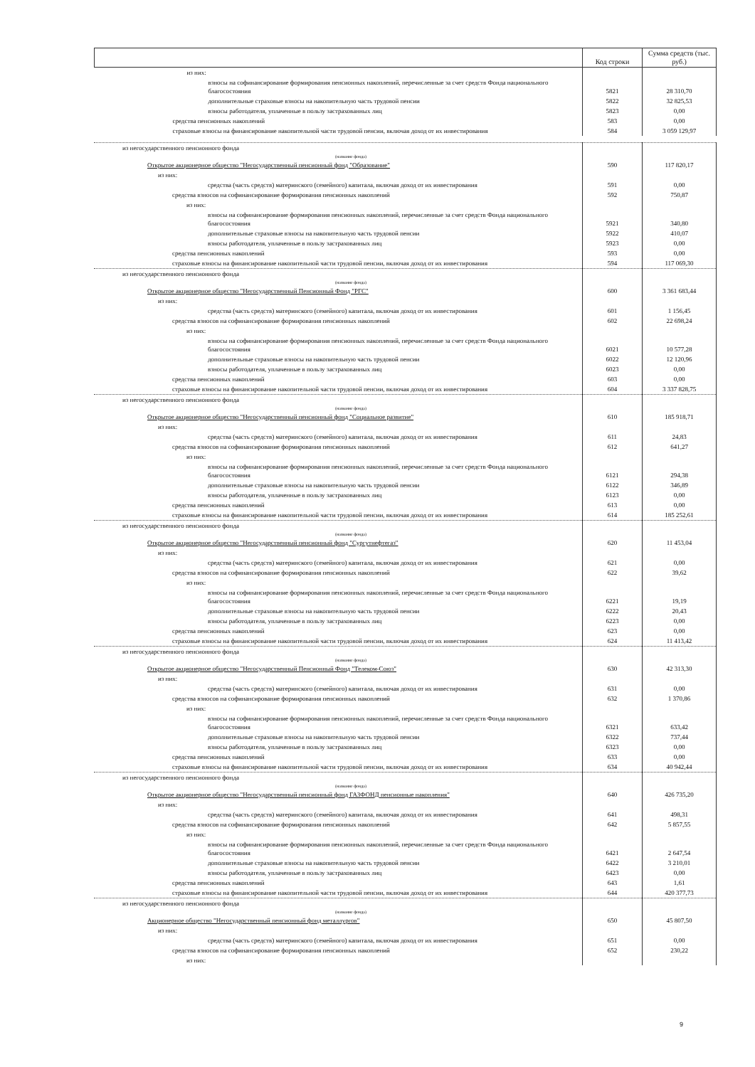| | Код строки | Сумма средств (тыс. руб.) |
| --- | --- | --- |
| из них: | | |
| взносы на софинансирование формирования пенсионных накоплений, перечисленные за счет средств Фонда национального благосостояния | 5821 | 28 310,70 |
| дополнительные страховые взносы на накопительную часть трудовой пенсии | 5822 | 32 825,53 |
| взносы работодателя, уплаченные в пользу застрахованных лиц | 5823 | 0,00 |
| средства пенсионных накоплений | 583 | 0,00 |
| страховые взносы на финансирование накопительной части трудовой пенсии, включая доход от их инвестирования | 584 | 3 059 129,97 |
| из негосударственного пенсионного фонда (название фонда) Открытое акционерное общество "Негосударственный пенсионный фонд "Образование" | 590 | 117 820,17 |
| из них: | | |
| средства (часть средств) материнского (семейного) капитала, включая доход от их инвестирования | 591 | 0,00 |
| средства взносов на софинансирование формирования пенсионных накоплений | 592 | 750,87 |
| из них: | | |
| взносы на софинансирование формирования пенсионных накоплений, перечисленные за счет средств Фонда национального благосостояния | 5921 | 340,80 |
| дополнительные страховые взносы на накопительную часть трудовой пенсии | 5922 | 410,07 |
| взносы работодателя, уплаченные в пользу застрахованных лиц | 5923 | 0,00 |
| средства пенсионных накоплений | 593 | 0,00 |
| страховые взносы на финансирование накопительной части трудовой пенсии, включая доход от их инвестирования | 594 | 117 069,30 |
| из негосударственного пенсионного фонда (название фонда) Открытое акционерное общество "Негосударственный Пенсионный Фонд "РГС" | 600 | 3 361 683,44 |
| из них: | | |
| средства (часть средств) материнского (семейного) капитала, включая доход от их инвестирования | 601 | 1 156,45 |
| средства взносов на софинансирование формирования пенсионных накоплений | 602 | 22 698,24 |
| из них: | | |
| взносы на софинансирование формирования пенсионных накоплений, перечисленные за счет средств Фонда национального благосостояния | 6021 | 10 577,28 |
| дополнительные страховые взносы на накопительную часть трудовой пенсии | 6022 | 12 120,96 |
| взносы работодателя, уплаченные в пользу застрахованных лиц | 6023 | 0,00 |
| средства пенсионных накоплений | 603 | 0,00 |
| страховые взносы на финансирование накопительной части трудовой пенсии, включая доход от их инвестирования | 604 | 3 337 828,75 |
| из негосударственного пенсионного фонда (название фонда) Открытое акционерное общество "Негосударственный пенсионный фонд "Социальное развитие" | 610 | 185 918,71 |
| из них: | | |
| средства (часть средств) материнского (семейного) капитала, включая доход от их инвестирования | 611 | 24,83 |
| средства взносов на софинансирование формирования пенсионных накоплений | 612 | 641,27 |
| из них: | | |
| взносы на софинансирование формирования пенсионных накоплений, перечисленные за счет средств Фонда национального благосостояния | 6121 | 294,38 |
| дополнительные страховые взносы на накопительную часть трудовой пенсии | 6122 | 346,89 |
| взносы работодателя, уплаченные в пользу застрахованных лиц | 6123 | 0,00 |
| средства пенсионных накоплений | 613 | 0,00 |
| страховые взносы на финансирование накопительной части трудовой пенсии, включая доход от их инвестирования | 614 | 185 252,61 |
| из негосударственного пенсионного фонда (название фонда) Открытое акционерное общество "Негосударственный пенсионный фонд "Сургутнефтегаз" | 620 | 11 453,04 |
| из них: | | |
| средства (часть средств) материнского (семейного) капитала, включая доход от их инвестирования | 621 | 0,00 |
| средства взносов на софинансирование формирования пенсионных накоплений | 622 | 39,62 |
| из них: | | |
| взносы на софинансирование формирования пенсионных накоплений, перечисленные за счет средств Фонда национального благосостояния | 6221 | 19,19 |
| дополнительные страховые взносы на накопительную часть трудовой пенсии | 6222 | 20,43 |
| взносы работодателя, уплаченные в пользу застрахованных лиц | 6223 | 0,00 |
| средства пенсионных накоплений | 623 | 0,00 |
| страховые взносы на финансирование накопительной части трудовой пенсии, включая доход от их инвестирования | 624 | 11 413,42 |
| из негосударственного пенсионного фонда (название фонда) Открытое акционерное общество "Негосударственный Пенсионный Фонд "Телеком-Союз" | 630 | 42 313,30 |
| из них: | | |
| средства (часть средств) материнского (семейного) капитала, включая доход от их инвестирования | 631 | 0,00 |
| средства взносов на софинансирование формирования пенсионных накоплений | 632 | 1 370,86 |
| из них: | | |
| взносы на софинансирование формирования пенсионных накоплений, перечисленные за счет средств Фонда национального благосостояния | 6321 | 633,42 |
| дополнительные страховые взносы на накопительную часть трудовой пенсии | 6322 | 737,44 |
| взносы работодателя, уплаченные в пользу застрахованных лиц | 6323 | 0,00 |
| средства пенсионных накоплений | 633 | 0,00 |
| страховые взносы на финансирование накопительной части трудовой пенсии, включая доход от их инвестирования | 634 | 40 942,44 |
| из негосударственного пенсионного фонда (название фонда) Открытое акционерное общество "Негосударственный пенсионный фонд ГАЗФОНД пенсионные накопления" | 640 | 426 735,20 |
| из них: | | |
| средства (часть средств) материнского (семейного) капитала, включая доход от их инвестирования | 641 | 498,31 |
| средства взносов на софинансирование формирования пенсионных накоплений | 642 | 5 857,55 |
| из них: | | |
| взносы на софинансирование формирования пенсионных накоплений, перечисленные за счет средств Фонда национального благосостояния | 6421 | 2 647,54 |
| дополнительные страховые взносы на накопительную часть трудовой пенсии | 6422 | 3 210,01 |
| взносы работодателя, уплаченные в пользу застрахованных лиц | 6423 | 0,00 |
| средства пенсионных накоплений | 643 | 1,61 |
| страховые взносы на финансирование накопительной части трудовой пенсии, включая доход от их инвестирования | 644 | 420 377,73 |
| из негосударственного пенсионного фонда (название фонда) Акционерное общество "Негосударственный пенсионный фонд металлургов" | 650 | 45 807,50 |
| из них: | | |
| средства (часть средств) материнского (семейного) капитала, включая доход от их инвестирования | 651 | 0,00 |
| средства взносов на софинансирование формирования пенсионных накоплений | 652 | 230,22 |
| из них: | | |
9